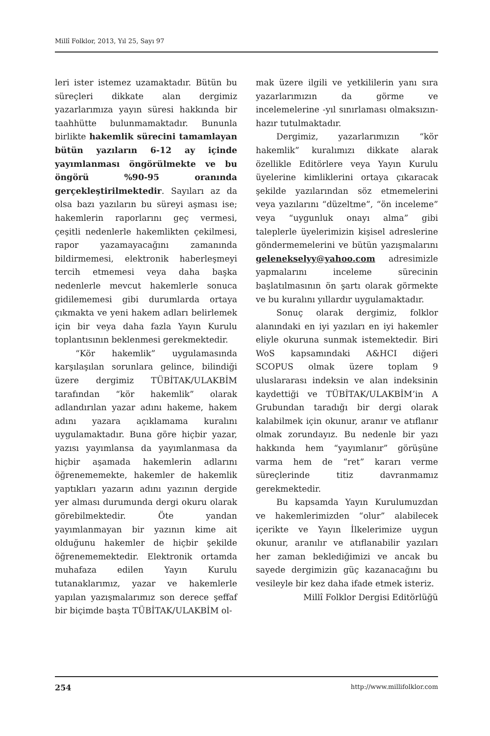Millî Folklor, 2013, Yıl 25, Sayı 97
leri ister istemez uzamaktadır. Bütün bu süreçleri dikkate alan dergimiz yazarlarımıza yayın süresi hakkında bir taahhütte bulunmamaktadır. Bununla birlikte hakemlik sürecini tamamlayan bütün yazıların 6-12 ay içinde yayımlanması öngörülmekte ve bu öngörü %90-95 oranında gerçekleştirilmektedir. Sayıları az da olsa bazı yazıların bu süreyi aşması ise; hakemlerin raporlarını geç vermesi, çeşitli nedenlerle hakemlikten çekilmesi, rapor yazamayacağını zamanında bildirmemesi, elektronik haberleşmeyi tercih etmemesi veya daha başka nedenlerle mevcut hakemlerle sonuca gidilememesi gibi durumlarda ortaya çıkmakta ve yeni hakem adları belirlemek için bir veya daha fazla Yayın Kurulu toplantısının beklenmesi gerekmektedir.
“Kör hakemlik” uygulamasında karşılaşılan sorunlara gelince, bilindiği üzere dergimiz TÜBİTAK/ULAKBİM tarafından “kör hakemlik” olarak adlandırılan yazar adını hakeme, hakem adını yazara açıklamama kuralını uygulamaktadır. Buna göre hiçbir yazar, yazısı yayımlansa da yayımlanmasa da hiçbir aşamada hakemlerin adlarını öğrenememekte, hakemler de hakemlik yaptıkları yazarın adını yazının dergide yer alması durumunda dergi okuru olarak görebilmektedir. Öte yandan yayımlanmayan bir yazının kime ait olduğunu hakemler de hiçbir şekilde öğrenememektedir. Elektronik ortamda muhafaza edilen Yayın Kurulu tutanaklarımız, yazar ve hakemlerle yapılan yazışmalarımız son derece şeffaf bir biçimde başta TÜBİTAK/ULAKBİM ol-
mak üzere ilgili ve yetkililerin yanı sıra yazarlarımızın da görme ve incelemelerine -yıl sınırlaması olmaksızın- hazır tutulmaktadır.
Dergimiz, yazarlarımızın “kör hakemlik” kuralımızı dikkate alarak özellikle Editörlere veya Yayın Kurulu üyelerine kimliklerini ortaya çıkaracak şekilde yazılarından söz etmemelerini veya yazılarını “düzeltme”, “ön inceleme” veya “uygunluk onayı alma” gibi taleplerle üyelerimizin kişisel adreslerine göndermemelerini ve bütün yazışmalarını geleneksel​yy@yahoo.com adresimizle yapmalarını inceleme sürecinin başlatılmasının ön şartı olarak görmekte ve bu kuralını yıllardır uygulamaktadır.
Sonuç olarak dergimiz, folklor alanındaki en iyi yazıları en iyi hakemler eliyle okuruna sunmak istemektedir. Biri WoS kapsamındaki A&HCI diğeri SCOPUS olmak üzere toplam 9 uluslararası indeksin ve alan indeksinin kaydettiği ve TÜBİTAK/ULAKBİM’in A Grubundan taradığı bir dergi olarak kalabilmek için okunur, aranır ve atıflanır olmak zorundayız. Bu nedenle bir yazı hakkında hem “yayımlanır” görüşüne varma hem de “ret” kararı verme süreçlerinde titiz davranmamız gerekmektedir.
Bu kapsamda Yayın Kurulumuzdan ve hakemlerimizden “olur” alabilecek içerikte ve Yayın İlkelerimize uygun okunur, aranılır ve atıflanabilir yazıları her zaman beklediğimizi ve ancak bu sayede dergimizin güç kazanacağını bu vesileyle bir kez daha ifade etmek isteriz.
Millî Folklor Dergisi Editörlüğü
254 http://www.millifolklor.com